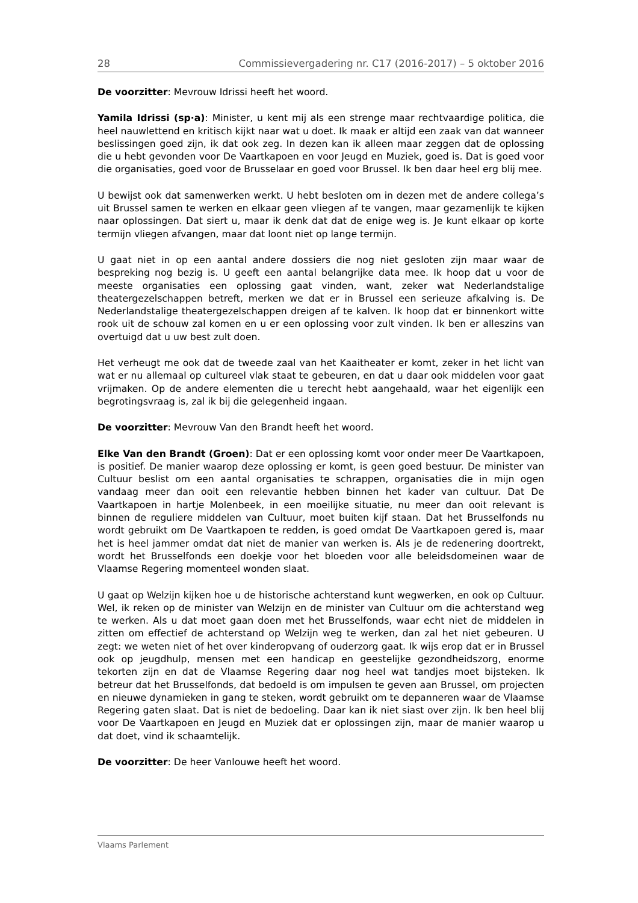28 Commissievergadering nr. C17 (2016-2017) – 5 oktober 2016
De voorzitter: Mevrouw Idrissi heeft het woord.
Yamila Idrissi (sp·a): Minister, u kent mij als een strenge maar rechtvaardige politica, die heel nauwlettend en kritisch kijkt naar wat u doet. Ik maak er altijd een zaak van dat wanneer beslissingen goed zijn, ik dat ook zeg. In dezen kan ik alleen maar zeggen dat de oplossing die u hebt gevonden voor De Vaartkapoen en voor Jeugd en Muziek, goed is. Dat is goed voor die organisaties, goed voor de Brusselaar en goed voor Brussel. Ik ben daar heel erg blij mee.
U bewijst ook dat samenwerken werkt. U hebt besloten om in dezen met de andere collega’s uit Brussel samen te werken en elkaar geen vliegen af te vangen, maar gezamenlijk te kijken naar oplossingen. Dat siert u, maar ik denk dat dat de enige weg is. Je kunt elkaar op korte termijn vliegen afvangen, maar dat loont niet op lange termijn.
U gaat niet in op een aantal andere dossiers die nog niet gesloten zijn maar waar de bespreking nog bezig is. U geeft een aantal belangrijke data mee. Ik hoop dat u voor de meeste organisaties een oplossing gaat vinden, want, zeker wat Nederlandstalige theatergezelschappen betreft, merken we dat er in Brussel een serieuze afkalving is. De Nederlandstalige theatergezelschappen dreigen af te kalven. Ik hoop dat er binnenkort witte rook uit de schouw zal komen en u er een oplossing voor zult vinden. Ik ben er alleszins van overtuigd dat u uw best zult doen.
Het verheugt me ook dat de tweede zaal van het Kaaitheater er komt, zeker in het licht van wat er nu allemaal op cultureel vlak staat te gebeuren, en dat u daar ook middelen voor gaat vrijmaken. Op de andere elementen die u terecht hebt aangehaald, waar het eigenlijk een begrotingsvraag is, zal ik bij die gelegenheid ingaan.
De voorzitter: Mevrouw Van den Brandt heeft het woord.
Elke Van den Brandt (Groen): Dat er een oplossing komt voor onder meer De Vaartkapoen, is positief. De manier waarop deze oplossing er komt, is geen goed bestuur. De minister van Cultuur beslist om een aantal organisaties te schrappen, organisaties die in mijn ogen vandaag meer dan ooit een relevantie hebben binnen het kader van cultuur. Dat De Vaartkapoen in hartje Molenbeek, in een moeilijke situatie, nu meer dan ooit relevant is binnen de reguliere middelen van Cultuur, moet buiten kijf staan. Dat het Brusselfonds nu wordt gebruikt om De Vaartkapoen te redden, is goed omdat De Vaartkapoen gered is, maar het is heel jammer omdat dat niet de manier van werken is. Als je de redenering doortrekt, wordt het Brusselfonds een doekje voor het bloeden voor alle beleidsdomeinen waar de Vlaamse Regering momenteel wonden slaat.
U gaat op Welzijn kijken hoe u de historische achterstand kunt wegwerken, en ook op Cultuur. Wel, ik reken op de minister van Welzijn en de minister van Cultuur om die achterstand weg te werken. Als u dat moet gaan doen met het Brusselfonds, waar echt niet de middelen in zitten om effectief de achterstand op Welzijn weg te werken, dan zal het niet gebeuren. U zegt: we weten niet of het over kinderopvang of ouderzorg gaat. Ik wijs erop dat er in Brussel ook op jeugdhulp, mensen met een handicap en geestelijke gezondheidszorg, enorme tekorten zijn en dat de Vlaamse Regering daar nog heel wat tandjes moet bijsteken. Ik betreur dat het Brusselfonds, dat bedoeld is om impulsen te geven aan Brussel, om projecten en nieuwe dynamieken in gang te steken, wordt gebruikt om te depanneren waar de Vlaamse Regering gaten slaat. Dat is niet de bedoeling. Daar kan ik niet siast over zijn. Ik ben heel blij voor De Vaartkapoen en Jeugd en Muziek dat er oplossingen zijn, maar de manier waarop u dat doet, vind ik schaamtelijk.
De voorzitter: De heer Vanlouwe heeft het woord.
Vlaams Parlement